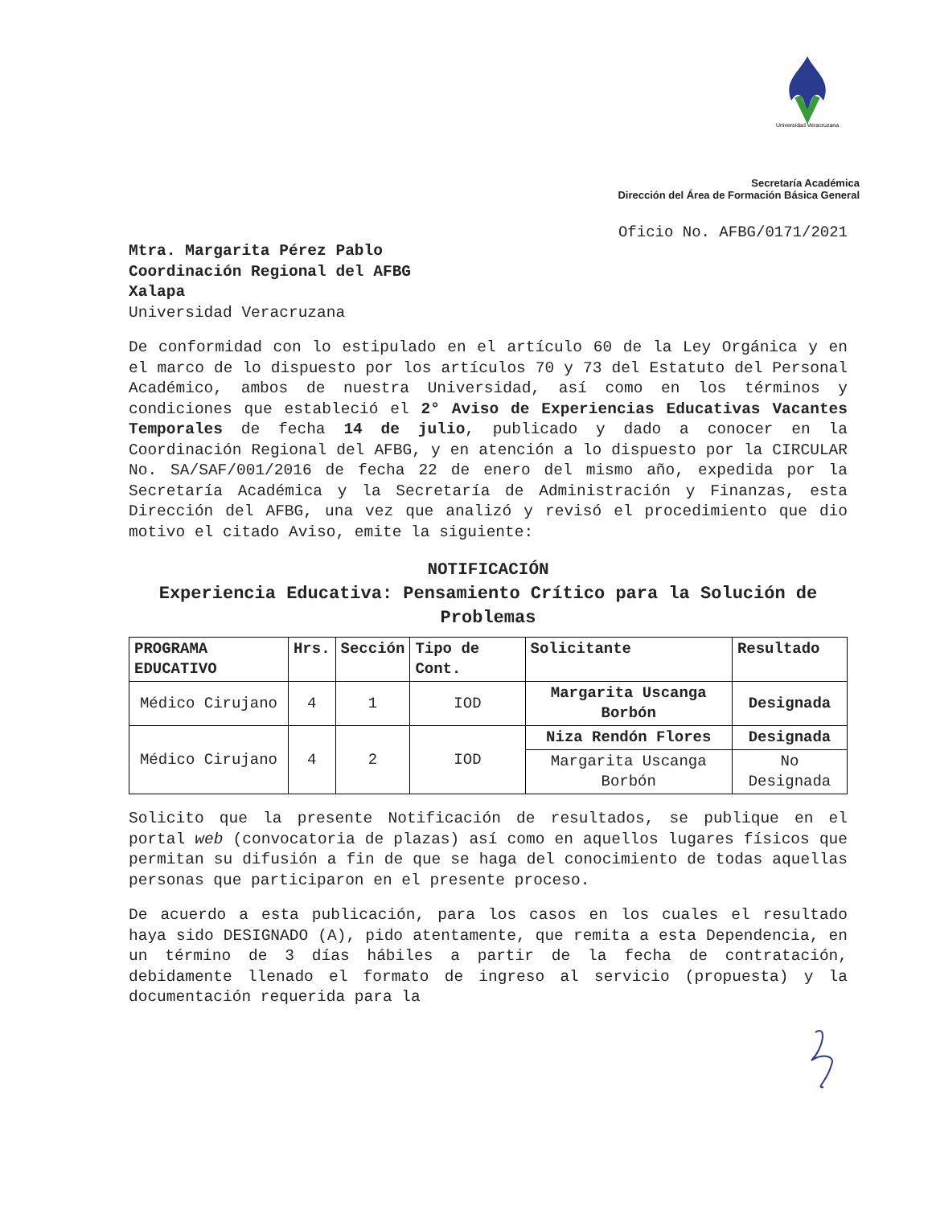Universidad Veracruzana
Secretaría Académica
Dirección del Área de Formación Básica General
Oficio No. AFBG/0171/2021
Mtra. Margarita Pérez Pablo
Coordinación Regional del AFBG
Xalapa
Universidad Veracruzana
De conformidad con lo estipulado en el artículo 60 de la Ley Orgánica y en el marco de lo dispuesto por los artículos 70 y 73 del Estatuto del Personal Académico, ambos de nuestra Universidad, así como en los términos y condiciones que estableció el 2° Aviso de Experiencias Educativas Vacantes Temporales de fecha 14 de julio, publicado y dado a conocer en la Coordinación Regional del AFBG, y en atención a lo dispuesto por la CIRCULAR No. SA/SAF/001/2016 de fecha 22 de enero del mismo año, expedida por la Secretaría Académica y la Secretaría de Administración y Finanzas, esta Dirección del AFBG, una vez que analizó y revisó el procedimiento que dio motivo el citado Aviso, emite la siguiente:
NOTIFICACIÓN
Experiencia Educativa: Pensamiento Crítico para la Solución de Problemas
| PROGRAMA EDUCATIVO | Hrs. | Sección | Tipo de Cont. | Solicitante | Resultado |
| --- | --- | --- | --- | --- | --- |
| Médico Cirujano | 4 | 1 | IOD | Margarita Uscanga Borbón | Designada |
| Médico Cirujano | 4 | 2 | IOD | Niza Rendón Flores | Designada |
| | | | | Margarita Uscanga Borbón | No Designada |
Solicito que la presente Notificación de resultados, se publique en el portal web (convocatoria de plazas) así como en aquellos lugares físicos que permitan su difusión a fin de que se haga del conocimiento de todas aquellas personas que participaron en el presente proceso.
De acuerdo a esta publicación, para los casos en los cuales el resultado haya sido DESIGNADO (A), pido atentamente, que remita a esta Dependencia, en un término de 3 días hábiles a partir de la fecha de contratación, debidamente llenado el formato de ingreso al servicio (propuesta) y la documentación requerida para la